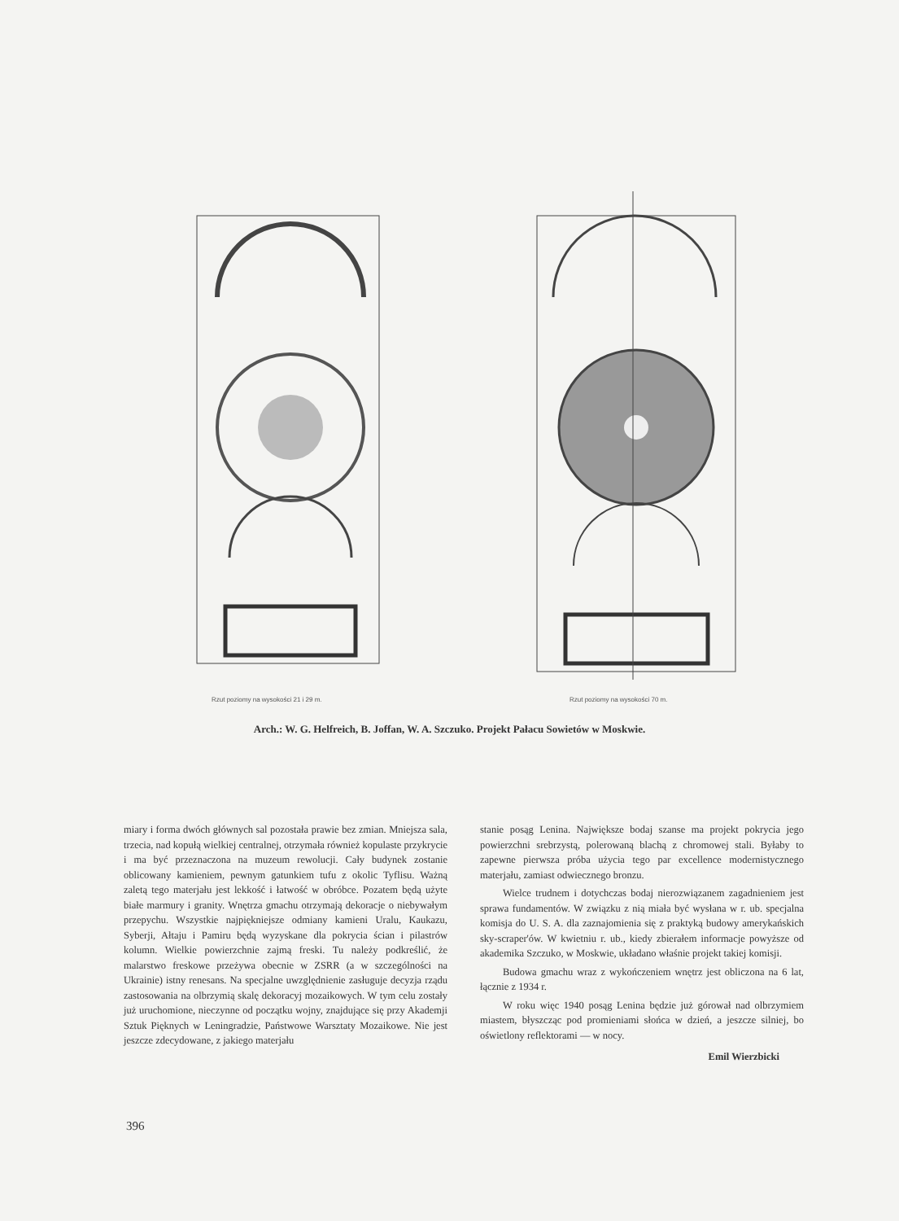Rzut poziomy na wysokości 21 i 29 m.
Rzut poziomy na wysokości 70 m.
Arch.: W. G. Helfreich, B. Joffan, W. A. Szczuko. Projekt Pałacu Sowietów w Moskwie.
miary i forma dwóch głównych sal pozostała prawie bez zmian. Mniejsza sala, trzecia, nad kopułą wielkiej centralnej, otrzymała również kopulaste przykrycie i ma być przeznaczona na muzeum rewolucji. Cały budynek zostanie oblicowany kamieniem, pewnym gatunkiem tufu z okolic Tyflisu. Ważną zaletą tego materjału jest lekkość i łatwość w obróbce. Pozatem będą użyte białe marmury i granity. Wnętrza gmachu otrzymają dekoracje o niebywałym przepychu. Wszystkie najpiękniejsze odmiany kamieni Uralu, Kaukazu, Syberji, Ałtaju i Pamiru będą wyzyskane dla pokrycia ścian i pilastrów kolumn. Wielkie powierzchnie zajmą freski. Tu należy podkreślić, że malarstwo freskowe przeżywa obecnie w ZSRR (a w szczególności na Ukrainie) istny renesans. Na specjalne uwzględnienie zasługuje decyzja rządu zastosowania na olbrzymią skalę dekoracyj mozaikowych. W tym celu zostały już uruchomione, nieczynne od początku wojny, znajdujące się przy Akademji Sztuk Pięknych w Leningradzie, Państwowe Warsztaty Mozaikowe. Nie jest jeszcze zdecydowane, z jakiego materjału
stanie posąg Lenina. Największe bodaj szanse ma projekt pokrycia jego powierzchni srebrzystą, polerowaną blachą z chromowej stali. Byłaby to zapewne pierwsza próba użycia tego par excellence modernistycznego materjału, zamiast odwiecznego bronzu.
Wielce trudnem i dotychczas bodaj nierozwiązanem zagadnieniem jest sprawa fundamentów. W związku z nią miała być wysłana w r. ub. specjalna komisja do U. S. A. dla zaznajomienia się z praktyką budowy amerykańskich sky-scraper'ów. W kwietniu r. ub., kiedy zbierałem informacje powyższe od akademika Szczuko, w Moskwie, układano właśnie projekt takiej komisji.
Budowa gmachu wraz z wykończeniem wnętrz jest obliczona na 6 lat, łącznie z 1934 r.
W roku więc 1940 posąg Lenina będzie już górował nad olbrzymiem miastem, błyszcząc pod promieniami słońca w dzień, a jeszcze silniej, bo oświetlony reflektorami — w nocy.
Emil Wierzbicki
396